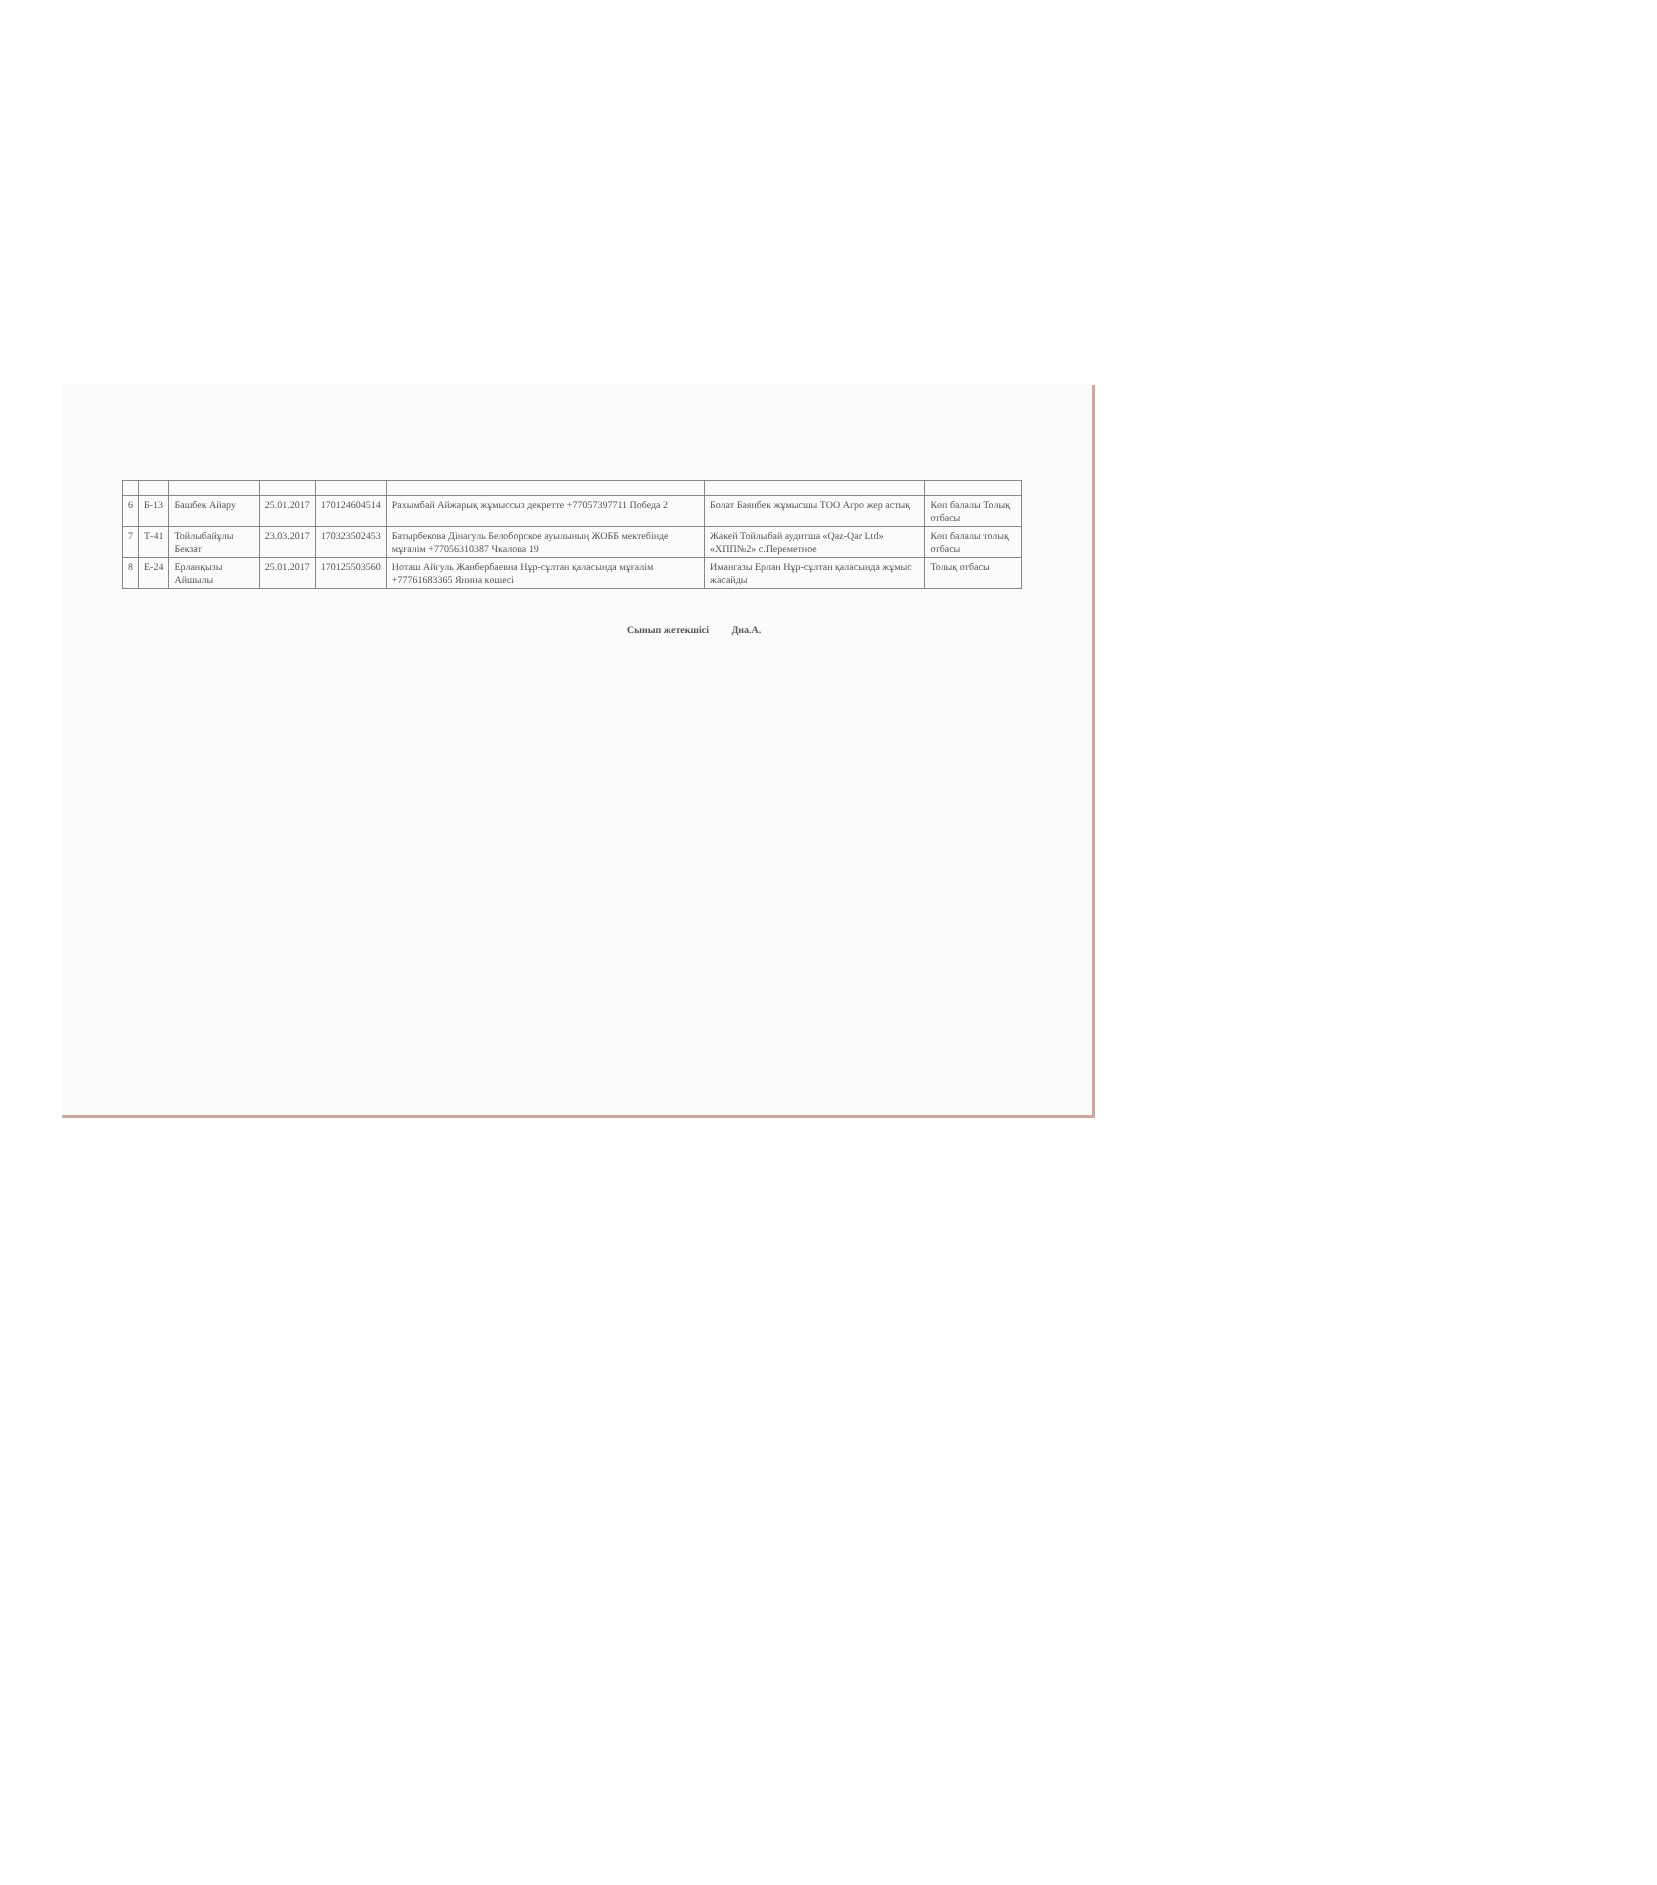| 6 | Б-13 | Башбек Айару | 25.01.2017 | 170124604514 | Рахымбай Айжарық жұмыссыз декретте +77057397711 Победа 2 | Болат Баянбек жұмысшы ТОО Агро жер астық | Көп балалы Толық отбасы |
| 7 | Т-41 | Тойлыбайұлы Бекзат | 23.03.2017 | 170323502453 | Батырбекова Дінагуль Белоборское ауылының ЖОББ мектебінде мұғалім +77056310387 Чкалова 19 | Жакей Тойлыбай аудитша «Qaz-Qar Ltd» «ХПП№2» с.Переметное | Көп балалы толық отбасы |
| 8 | Е-24 | Ерланқызы Айшылы | 25.01.2017 | 170125503560 | Ноташ Айгуль Жанбербаевна Нұр-сұлтан қаласында мұғалім +77761683365 Янина көшесі | Имангазы Ерлан Нұр-сұлтан қаласында жұмыс жасайды | Толық отбасы |
Сынып жетекшісі Дна.А.